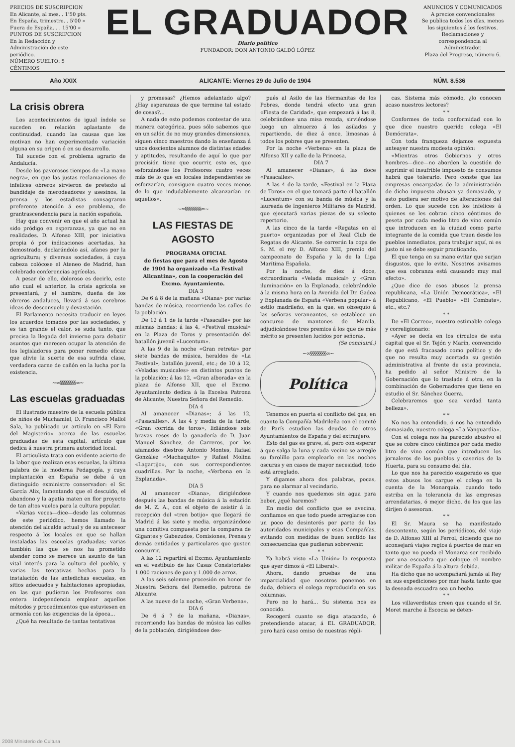PRECIOS DE SUSCRIPCION
En Alicante, al mes. . 1'50 pts.
En España, trimestre. . 5'00 »
Fuera de España. . . 15'00 »
PUNTOS DE SUSCRIPCION
En la Redacción y Administración de este periódico.
NÚMERO SUELTO: 5 CÉNTIMOS
EL GRADUADOR
Diario político
FUNDADOR: DON ANTONIO GALDÓ LÓPEZ
ANUNCIOS Y COMUNICADOS
A precios convencionales
Se publica todos los días, menos los siguientes á los festivos.
Reclamaciones y correspondencia al Administrador.
Plaza del Progreso, número 6.
Año XXIX ALICANTE: Viernes 29 de Julio de 1904 NÚM. 8.536
La crisis obrera
Los acontecimientos de igual índole se suceden en relación aplastante de continuidad, cuando las causas que los motivan no han experimentado variación alguna en su origen ó en su desarrollo.
Tal sucede con el problema agrario de Andalucía.
Desde los pavorosos tiempos de «La mano negra», en que las justas reclamaciones de infelices obreros sirvieron de pretexto al bandidaje de merodeadores y asesinos, la prensa y los estadistas consagraron preferente atención á ese problema, de grantrascendencia para la nación española.
Hay que convenir en que el año actual ha sido pródigo en esperanzas, ya que no en realidades. D. Alfonso XIII, por iniciativa propia ó por indicaciones acertadas, ha demostrado, declarándolo así, afanes por la agricultura; y diversas sociedades, á cuya cabeza colócose el Ateneo de Madrid, han celebrado conferencias agrícolas.
A pesar de ello, doloroso es decirlo, este año cual el anterior, la crisis agrícola se presentará, y el hambre, dueña de los obreros andaluces, llevará á sus cerebros ideas de desconsuelo y devastación.
El Parlamento necesita traducir en leyes los acuerdos tomados por las sociedades, y es tan grande el calor, se suda tanto, que precisa la llegada del invierno para debatir asuntos que merecen ocupar la atención de los legisladores para poner remedio eficaz que alivie la suerte de esa sufrida clase, verdadera carne de cañón en la lucha por la existencia.
~∞§§§§§§§§∞~
Las escuelas graduadas
El ilustrado maestro de la escuela pública de niños de Muchamiel, D. Francisco Mallol Sala, ha publicado un artículo en «El Faro del Magisterio» acerca de las escuelas graduadas de esta capital, artículo que dedica á nuestra primera autoridad local.
El articulista trata con evidente acierto de la labor que realizan esas escuelas, la última palabra de la moderna Pedagogía, y cuya implantación en España se debe á un distinguido exministro conservador: el Sr. García Alix, lamentando que el descuido, el abandono y la apatía maten en flor proyecto de tan altos vuelos para la cultura popular.
«Varias veces—dice—desde las columnas de este periódico, hemos llamado la atención del alcalde actual y de su antecesor respecto á los locales en que se hallan instaladas las escuelas graduadas; varias también las que se nos ha prometido atender como se merece un asunto de tan vital interés para la cultura del pueblo, y varias las tentativas hechas para la instalación de las antedichas escuelas, en sitios adecuados y habitaciones apropiadas, en las que pudieran los Profesores con entera independencia emplear aquellos métodos y procedimientos que estuviesen en armonía con las exigencias de la época...
¿Qué ha resultado de tantas tentativas
y promesas? ¿Hemos adelantado algo? ¿Hay esperanzas de que termine tal estado de cosas?...
A nada de esto podemos contestar de una manera categórica, pues sólo sabemos que en un salón de no muy grandes dimensiones, siguen cinco maestros dando la enseñanza á unos doscientos alumnos de distintas edades y aptitudes, resultando de aquí lo que por precisión tiene que ocurrir, esto es, que esforzándose los Profesores cuatro veces más de lo que en locales independientes se esforzarían, consiguen cuatro veces menos de lo que indudablemente alcanzarían en aquellos».
~∞§§§§§§§§∞~
LAS FIESTAS DE AGOSTO
PROGRAMA OFICIAL
de fiestas que para el mes de Agosto de 1904 ha organizado «La Festival Alicantina», con la cooperación del Excmo. Ayuntamiento.
DIA 3
De 6 á 8 de la mañana «Diana» por varias bandas de música, recorriendo las calles de la población.
De 12 á 1 de la tarde «Pasacalle» por las mismas bandas; á las 4, «Festival musical» en la Plaza de Toros y presentación del batallón juvenil «Lucentum».
A las 9 de la noche «Gran retreta» por siete bandas de música, heraldos de «La Festival», batallón juvenil, etc.; de 10 á 12, «Veladas musicales» en distintos puntos de la población; á las 12, «Gran alborada» en la plaza de Alfonso XII, que el Excmo. Ayuntamiento dedica á la Excelsa Patrona de Alicante, Nuestra Señora del Remedio.
DIA 4
Al amanecer «Dianas»; á las 12, «Pasacalles». A las 4 y media de la tarde, «Gran corrida de toros», lidiándose seis bravas reses de la ganadería de D. Juan Manuel Sánchez, de Carreros, por los afamados diestros Antonio Montes, Rafael González «Machaquito» y Rafael Molina «Lagartijo», con sus correspondientes cuadrillas. Por la noche, «Verbena en la Explanada».
DIA 5
Al amanecer «Diana», dirigiéndose después las bandas de música á la estación de M. Z. A., con el objeto de asistir á la recepción del «tren botijo» que llegará de Madrid á las siete y media. organizándose una comitiva compuesta por la comparsa de Gigantes y Gabezudos, Comisiones, Prensa y demás entidades y particulares que gusten concurrir.
A las 12 repartirá el Excmo. Ayuntamiento en el vestíbulo de las Casas Consistoriales 1.000 raciones de pan y 1.000 de arroz.
A las seis solemne procesión en honor de Nuestra Señora del Remedio, patrona de Alicante.
A las nueve de la noche, «Gran Verbena».
DIA 6
De 6 á 7 de la mañana, «Dianas», recorriendo las bandas de música las calles de la población, dirigiéndose des-
pués al Asilo de las Hermanitas de los Pobres, donde tendrá efecto una gran «Fiesta de Caridad», que empezará á las 8, celebrándose una misa rezada, sirviéndose luego un almuerzo á los asilados y repartiendo, de diez á once, limosnas á todos los pobres que se presenten.
Por la noche «Verbena» en la plaza de Alfonso XII y calle de la Princesa.
DIA 7
Al amanecer «Dianas», á las doce «Pasacalles».
A las 4 de la tarde, «Festival en la Plaza de Toros» en el que tomará parte el batallón «Lucentum» con su banda de música y la laureada de Ingenieros Militares de Madrid, que ejecutará varias piezas de su selecto repertorio.
A las cinco de la tarde «Regatas en el puerto» organizadas por el Real Club de Regatas de Alicante. Se correrán la copa de S. M. el rey D. Alfonso XIII, premio del campeonato de España y la de la Liga Marítima Española.
Por la noche, de diez á doce, extraordinaria «Velada musical» y «Gran iluminación» en la Explanada, celebrándole á la misma hora en la Avenida del Dr. Gadea y Explanada de España «Verbena popular» á estilo madrileño, en la que, en obsequio á las señoras veraneantes, se establece un concurso de mantones de Manila, adjudicándose tres premios á los que de más mérito se presenten lucidos por señoras.
(Se concluirá.)
~∞§§§§§§§§∞~
Política
Tenemos en puerta el conflicto del gas, en cuanto la Compañía Madrileña con el comité de París estudien las deudas de otros Ayuntamientos de España y del extranjero.
Esto del gas es grave, sí, pero con esperar á que salga la luna y cada vecino se arregle su farolillo para emplearlo en las noches oscuras y en casos de mayor necesidad, todo está arreglado.
Y digamos ahora dos palabras, pocas, para no alarmar al vecindario.
Y cuando nos quedemos sin agua para beber, ¿qué haremos?
En medio del conflicto que se avecina, confiamos en que todo puede arreglarse con un poco de desinterés por parte de las autoridades municipales y esas Compañías, evitando con medidas de buen sentido las consecuencias que pudieran sobrevenir.
* *
Ya habrá visto «La Unión» la respuesta que ayer dimos á «El Liberal».
Ahora, dando pruebas de una imparcialidad que nosotros ponemos en duda, debiera el colega reproducirla en sus columnas.
Pero no lo hará... Su sistema nos es conocido.
Recogerá cuanto se diga atacando, ó pretendiendo atacar, á EL GRADUADOR, pero hará caso omiso de nuestras répli-
cas. Sistema más cómodo, ¿lo conocen acaso nuestros lectores?
* *
Conformes de toda conformidad con lo que dice nuestro querido colega «El Demócrata».
Con toda franqueza dejamos expuesta anteayer nuestra modesta opinión:
«Mientras otros Gobiernos y otros hombres—dice—no aborden la cuestión de suprimir el insufrible impuesto de consumos habrá que tolerarlo. Pero conste que las empresas encargadas de la administración de dicho impuesto abusan ya demasiado, y esto pudiera ser motivo de alteraciones del orden. Lo que sucede con los infelices á quienes se les cobran cinco céntimos de peseta por cada medio litro de vino común que introducen en la ciudad como parte integrante de la comida que traen desde los pueblos inmediatos, para trabajar aquí, ni es justo ni se debe seguir practicando.
El que tenga en su mano evitar que surjan disgustos, que lo evite. Nosotros avisamos que esa cobranza está causando muy mal efecto».
¿Que dice de esos abusos la prensa republicana, «La Unión Democrática», «El Republicano, «El Pueblo» «El Combate», etc., etc.?
* *
De «El Correo», nuestro estimable colega y correligionario:
«Ayer se decía en los círculos de esta capital que el Sr. Tejón y Marín, convencido de que está fracasado como político y de que no resulta muy acertada su gestión administrativa al frente de esta provincia, ha pedido al señor Ministro de la Gobernación que lo traslade á otra, en la combinación de Gobernadores que tiene en estudio el Sr. Sánchez Guerra.
Celebraremos que sea verdad tanta belleza».
* *
No nos ha entendido, ó nos ha entendido demasiado, nuestro colega «La Vanguardia».
Con el colega nos ha parecido abusivo el que se cobre cinco céntimos por cada medio litro de vino común que introducen los jornaleros de los pueblos y caseríos de la Huerta, para su consumo del día.
Lo que nos ha parecido exagerado es que estos abusos los cargue el colega en la cuenta de la Monarquía, cuando todo estriba en la tolerancia de las empresas arrendatarias, ó mejor dicho, de los que las dirijen ó asesoran.
* *
El Sr. Maura se ha manifestado descontento, según los periódicos, del viaje de D. Alfonso XIII al Ferrol, diciendo que no aconsejará viajes regios á puertos de mar en tanto que no pueda el Monarca ser recibido por una escuadra que coloque el nombre militar de España á la altura debida.
Ha dicho que no acompañará jamás al Rey en sus expediciones por mar hasta tanto que la deseada escuadra sea un hecho.
* *
Los villaverdistas creen que cuando el Sr. Moret marche á Escocia se deten-
2008 Ministerio de Cultura